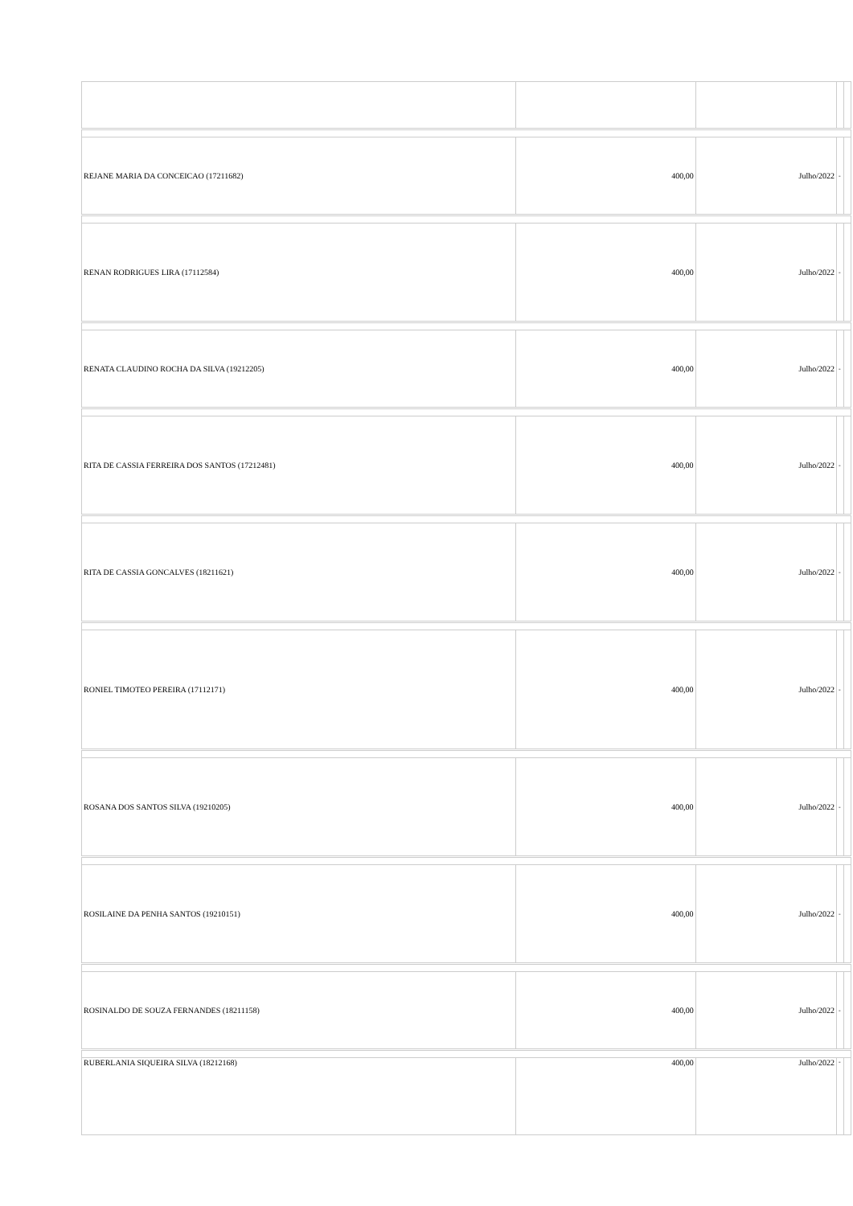| REJANE MARIA DA CONCEICAO (17211682) | 400,00 | Julho/2022 | - | |
| RENAN RODRIGUES LIRA (17112584) | 400,00 | Julho/2022 | - | |
| RENATA CLAUDINO ROCHA DA SILVA (19212205) | 400,00 | Julho/2022 | - | |
| RITA DE CASSIA FERREIRA DOS SANTOS (17212481) | 400,00 | Julho/2022 | - | |
| RITA DE CASSIA GONCALVES (18211621) | 400,00 | Julho/2022 | - | |
| RONIEL TIMOTEO PEREIRA (17112171) | 400,00 | Julho/2022 | - | |
| ROSANA DOS SANTOS SILVA (19210205) | 400,00 | Julho/2022 | - | |
| ROSILAINE DA PENHA SANTOS (19210151) | 400,00 | Julho/2022 | - | |
| ROSINALDO DE SOUZA FERNANDES (18211158) | 400,00 | Julho/2022 | - | |
| RUBERLANIA SIQUEIRA SILVA (18212168) | 400,00 | Julho/2022 | - | |